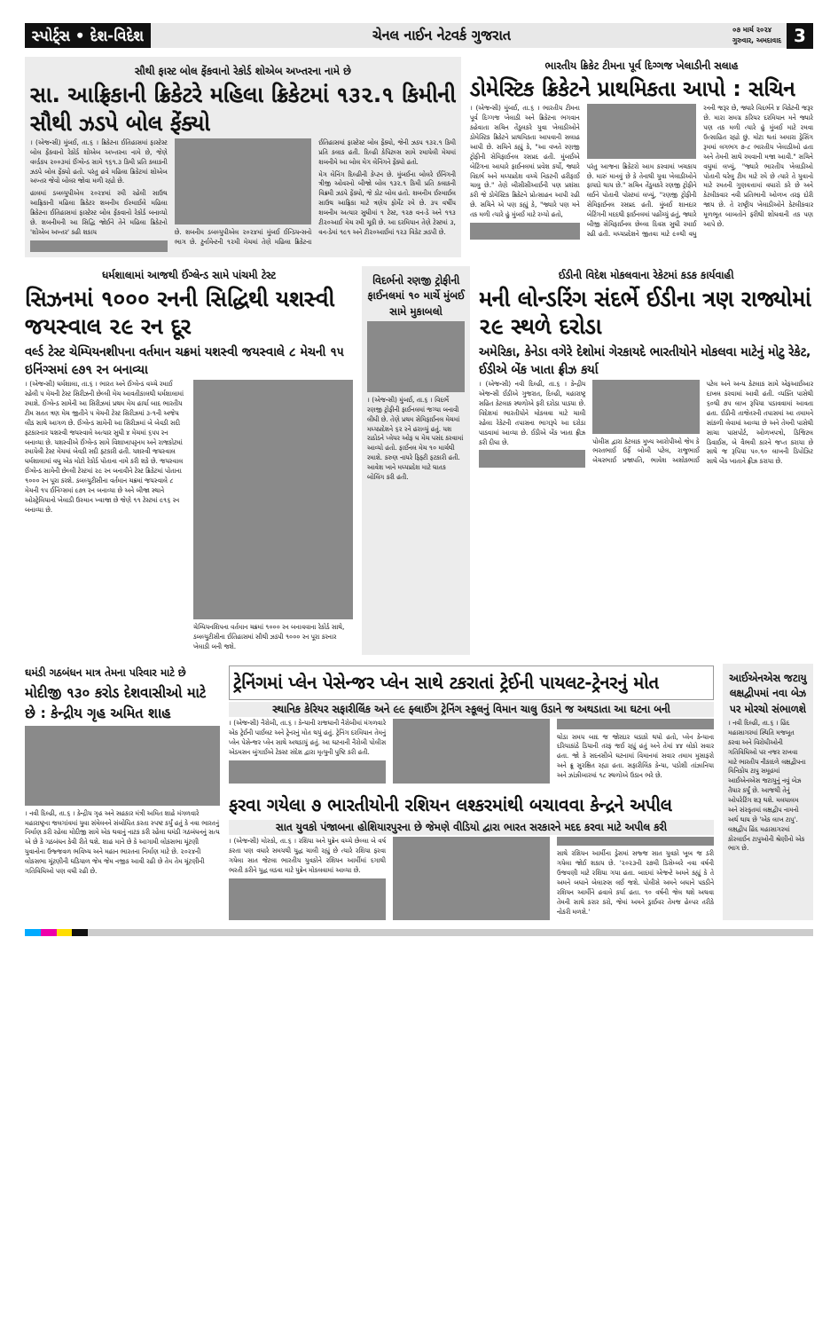સ્પોર્ટ્સ • દેશ-વિદેશ ચેનલ નાઈન નેટવર્ક ગુજરાત ૦૭ માર્ચ ૨૦૨૪
ગુરુવાર, અમદાવાદ 3
સૌથી ફાસ્ટ બોલ ફેંકવાનો રેકોર્ડ શોએબ અખ્તરના નામે છે
સા. આફ્રિકાની ક્રિકેટરે મહિલા ક્રિકેટમાં ૧૩૨.૧ કિમીની સૌથી ઝડપે બોલ ફેંક્યો
। (એજન્સી) મુંબઈ, તા.૬ । ક્રિકેટના ઈતિહાસમાં ફાસ્ટેસ્ટ બોલ ફેંકવાનો રેકોર્ડ શોએબ અખ્તરના નામે છે, જેણે વર્લ્ડકપ ૨૦૦૩માં ઈંગ્લેન્ડ સામે ૧૬૧.૩ કિમી પ્રતિ કલાકની ઝડપે બોલ ફેંક્યો હતો. પરંતુ હવે મહિલા ક્રિકેટમાં શોએબ અખ્તર જેવો બોલર જોવા મળી રહ્યો છે.
હાલમાં ડબલ્યુપીએલ ૨૦૨૪માં રમી રહેલી સાઉથ આફ્રિકાની મહિલા ક્રિકેટર શબનીમ ઈસ્માઈલે મહિલા ક્રિકેટના ઈતિહાસમાં ફાસ્ટેસ્ટ બોલ ફેંકવાનો રેકોર્ડ બનાવ્યો છે. શબનીમની આ સિદ્ધિ જોઈને તેને મહિલા ક્રિકેટનો 'શોએબ અખ્તર' કહી શકાય
છે. શબનીમ ડબલ્યુપીએલ ૨૦૨૪માં મુંબઈ ઈન્ડિયન્સનો ભાગ છે. ટુર્નામેન્ટની ૧૨મી મેચમાં તેણે મહિલા ક્રિકેટના ઈતિહાસમાં ફાસ્ટેસ્ટ બોલ ફેંક્યો, જેની ઝડપ ૧૩૨.૧ કિમી પ્રતિ કલાક હતી. દિલ્હી કેપિટલ્સ સામે રમાયેલી મેચમાં શબનીમે આ બોલ મેગ લેનિંગને ફેંક્યો હતો.
મેગ લેનિંગ દિલ્હીની કેપ્ટન છે. મુંબઈના બોલરે ઈનિંગની ત્રીજી ઓવરનો બીજો બોલ ૧૩૨.૧ કિમી પ્રતિ કલાકની વિક્રમી ઝડપે ફેંક્યો, જે ડોટ બોલ હતો. શબનીમ ઈસ્માઈલ સાઉથ આફ્રિકા માટે ત્રણેય ફોર્મેટ રમે છે. ૩૫ વર્ષીય શબનીમ અત્યાર સુધીમાં ૧ ટેસ્ટ, ૧૨૭ વન-ડે અને ૧૧૩ ટી૨૦આઈ મેચ રમી ચૂકી છે. આ દરમિયાન તેણે ટેસ્ટમાં ૩, વન-ડેમાં ૧૯૧ અને ટી૨૦આઈમાં ૧૨૩ વિકેટ ઝડપી છે.
ભારતીય ક્રિકેટ ટીમના પૂર્વ દિગ્ગજ ખેલાડીની સલાહ
ડોમેસ્ટિક ક્રિકેટને પ્રાથમિકતા આપો : સચિન
। (એજન્સી) મુંબઈ, તા.૬ । ભારતીય ટીમના પૂર્વ દિગ્ગજ ખેલાડી અને ક્રિકેટના ભગવાન કહેવાતા સચિન તેંડુલકરે યુવા ખેલાડીઓને ડોમેસ્ટિક ક્રિકેટને પ્રાથમિકતા આપવાની સલાહ આપી છે. સચિને કહ્યું કે, "આ વખતે રણજી ટ્રોફીની સેમિફાઈનલ રસપ્રદ હતી. મુંબઈએ બેટિંગના આધારે ફાઈનલમાં પ્રવેશ કર્યો, જ્યારે વિદર્ભ અને મધ્યપ્રદેશ વચ્ચે નિકટની હરીફાઈ ચાલુ છે." તેણે બીસીસીઆઈની પણ પ્રશંસા કરી જે ડોમેસ્ટિક ક્રિકેટને પ્રોત્સાહન આપી રહી છે. સચિને એ પણ કહ્યું કે, "જ્યારે પણ મને તક મળી ત્યારે હું મુંબઈ માટે રમ્યો હતો,
પરંતુ આજના ક્રિકેટરો આમ કરવામાં ખચકાય છે. મારું માનવું છે કે તેનાથી યુવા ખેલાડીઓને ફાયદો થાય છે." સચિન તેંડુલકરે રણજી ટ્રોફીને લઈને પોતાની પોસ્ટમાં લખ્યું, "રણજી ટ્રોફીની સેમિફાઈનલ રસપ્રદ હતી. મુંબઈ શાનદાર બેટિંગની મદદથી ફાઈનલમાં પહોંચ્યું હતું, જ્યારે બીજી સેમિફાઈનલ છેલ્લા દિવસ સુધી રમાઈ રહી હતી. મધ્યપ્રદેશને જીતવા માટે ૯૦થી વધુ રનની જરૂર છે, જ્યારે વિદર્ભને ૪ વિકેટની જરૂર છે. મારા સમગ્ર કરિયર દરમિયાન મને જ્યારે પણ તક મળી ત્યારે હું મુંબઈ માટે રમવા ઉત્સાહિત રહ્યો છું. મોટા થતાં અમારા ડ્રેસિંગ રૂમમાં લગભગ ૭-૮ ભારતીય ખેલાડીઓ હતા અને તેમની સાથે રમવાની મજા આવી." સચિને વધુમાં લખ્યું, "જ્યારે ભારતીય ખેલાડીઓ પોતાની ઘરેલુ ટીમ માટે રમે છે ત્યારે તે યુવાનો માટે રમતની ગુણવત્તામાં વધારો કરે છે અને કેટલીકવાર નવી પ્રતિભાની ઓળખ તરફ દોરી જાય છે. તે રાષ્ટ્રીય ખેલાડીઓને કેટલીકવાર મૂળભૂત બાબતોને ફરીથી શોધવાની તક પણ આપે છે.
ધર્મશાલામાં આજથી ઈંગ્લેન્ડ સામે પાંચમી ટેસ્ટ
સિઝનમાં ૧૦૦૦ રનની સિદ્ધિથી યશસ્વી જયસ્વાલ ૨૯ રન દૂર
વર્લ્ડ ટેસ્ટ ચેમ્પિયનશીપના વર્તમાન ચક્રમાં યશસ્વી જયસ્વાલે ૮ મેચની ૧૫ ઇનિંગ્સમાં ૯૭૧ રન બનાવ્યા
। (એજન્સી) ધર્મશાલા, તા.૬ । ભારત અને ઈંગ્લેન્ડ વચ્ચે રમાઈ રહેલી ૫ મેચની ટેસ્ટ સિરીઝની છેલ્લી મેચ આવતીકાલથી ધર્મશાલામાં રમાશે. ઈંગ્લેન્ડ સામેની આ સિરીઝમાં પ્રથમ મેચ હાર્યા બાદ ભારતીય ટીમ સતત ત્રણ મેચ જીતીને ૫ મેચની ટેસ્ટ સિરીઝમાં ૩-૧ની અજેય લીડ સાથે આગળ છે. ઈંગ્લેન્ડ સામેની આ સિરીઝમાં બે બેવડી સદી ફટકારનાર યશસ્વી જયસ્વાલે અત્યાર સુધી ૪ મેચમાં ૬૫૫ રન બનાવ્યા છે. યશસ્વીએ ઈંગ્લેન્ડ સામે વિશાખાપટ્ટનમ અને રાજકોટમાં રમાયેલી ટેસ્ટ મેચમાં બેવડી સદી ફટકારી હતી. યશસ્વી જયસ્વાલ ધર્મશાલામાં વધુ એક મોટો રેકોર્ડ પોતાના નામે કરી શકે છે. જયસ્વાલ ઈંગ્લેન્ડ સામેની છેલ્લી ટેસ્ટમાં ૨૯ રન બનાવીને ટેસ્ટ ક્રિકેટમાં પોતાના ૧૦૦૦ રન પૂરા કરશે. ડબલ્યુટીસીના વર્તમાન ચક્રમાં જયસ્વાલે ૮ મેચની ૧૫ ઈનિંગ્સમાં ૯૭૧ રન બનાવ્યા છે અને બીજા સ્થાને ઓસ્ટ્રેલિયાનો ખેલાડી ઉસ્માન ખ્વાજા છે જેણે ૧૧ ટેસ્ટમાં ૯૧૬ રન બનાવ્યા છે.
ચેમ્પિયનશિપના વર્તમાન ચક્રમાં ૧૦૦૦ રન બનાવવાના રેકોર્ડ સાથે, ડબલ્યુટીસીના ઈતિહાસમાં સૌથી ઝડપી ૧૦૦૦ રન પૂરા કરનાર ખેલાડી બની જશે.
વિદર્ભનો રણજી ટ્રોફીની ફાઈનલમાં ૧૦ માર્ચે મુંબઈ સામે મુકાબલો
। (એજન્સી) મુંબઈ, તા.૬ । વિદર્ભે રણજી ટ્રોફીની ફાઈનલમાં જગ્યા બનાવી લીધી છે. તેણે પ્રથમ સેમિફાઈનલ મેચમાં મધ્યપ્રદેશને ૬૨ રને હરાવ્યું હતું. યશ રાઠોડને પ્લેયર ઓફ ધ મેચ પસંદ કરવામાં આવ્યો હતો. ફાઈનલ મેચ ૧૦ માર્ચથી રમાશે. કરુણ નાયરે ફિફ્ટી ફટકારી હતી. આવેશ ખાને મધ્યપ્રદેશ માટે ઘાતક બોલિંગ કરી હતી.
ઈડીની વિદેશ મોકલવાના રેકેટમાં કડક કાર્યવાહી
મની લોન્ડરિંગ સંદર્ભે ઈડીના ત્રણ રાજ્યોમાં ૨૯ સ્થળે દરોડા
અમેરિકા, કેનેડા વગેરે દેશોમાં ગેરકાયદે ભારતીયોને મોકલવા માટેનું મોટુ રેકેટ, ઈડીએ બેંક ખાતા ફ્રીઝ કર્યા
। (એજન્સી) નવી દિલ્હી, તા.૬ । કેન્દ્રીય એજન્સી ઈડીએ ગુજરાત, દિલ્હી, મહારાષ્ટ્ર સહિત કેટલાક સ્થળોએ ફરી દરોડા પાડયા છે. વિદેશમાં ભારતીયોને મોકલવા માટે ચાલી રહેલા રેકેટની તપાસના ભાગરૂપે આ દરોડા પાડવામાં આવ્યા છે. ઈડીએ બેંક ખાતા ફ્રીઝ કરી દીધા છે.
પોલીસ દ્વારા કેટલાક મુખ્ય આરોપીઓ જેમ કે ભરતભાઈ ઉર્ફે બોબી પટેલ, રાજુભાઈ બેચરભાઈ પ્રજાપતિ, ભાવેશ અશોકભાઈ પટેલ અને અન્ય કેટલાક સામે એફઆઈઆર દાખલ કરવામાં આવી હતી. વ્યક્તિ પાસેથી ૬૦થી ૭૫ લાખ રૂપિયા પડાવવામાં આવતા હતા. ઈડીની તાજેતરની તપાસમાં આ તમામને સાંકળી લેવામાં આવ્યા છે અને તેમની પાસેથી સાચા પાસપોર્ટ, ઓળખપત્રો, ડિજિટલ ડિવાઈસ, બે વૈભવી કારને જપ્ત કરાયા છે સાથે જ રૂપિયા ૫૦.૧૦ લાખની ડિપોઝિટ સાથે બેંક ખાતાને ફ્રીઝ કરાયા છે.
ઘમંડી ગઠબંધન માત્ર તેમના પરિવાર માટે છે
મોદીજી ૧૩૦ કરોડ દેશવાસીઓ માટે છે : કેન્દ્રીય ગૃહ અમિત શાહ
। નવી દિલ્હી, તા.૬ । કેન્દ્રીય ગૃહ અને સહકાર મંત્રી અમિત શાહે મંગળવારે મહારાષ્ટ્રના જલગાંવમાં યુવા સંમેલનને સંબોધિત કરતા સ્પષ્ટ કર્યું હતું કે નવા ભારતનું નિર્માણ કરી રહેલા મોદીજી સામે એક થવાનું નાટક કરી રહેલા ઘમંડી ગઠબંધનનું સત્ય એ છે કે ગઠબંધન કેવી રીતે થશે. શાહ માને છે કે આગામી લોકસભા ચૂંટણી યુવાનોના ઉજ્જવળ ભવિષ્ય અને મહાન ભારતના નિર્માણ માટે છે. ૨૦૨૪ની લોકસભા ચૂંટણીની ઘડિયાળ જેમ જેમ નજીક આવી રહી છે તેમ તેમ ચૂંટણીની ગતિવિધિઓ પણ વધી રહી છે.
ટ્રેનિંગમાં પ્લેન પેસેન્જર પ્લેન સાથે ટકરાતાં ટ્રેઈની પાયલટ-ટ્રેનરનું મોત
સ્થાનિક કેરિયર સફારીલિંક અને ૯૯ ફ્લાઈંગ ટ્રેનિંગ સ્કૂલનું વિમાન ચાલુ ઉડાને જ અથડાતા આ ઘટના બની
। (એજન્સી) નૈરોબી, તા.૬ । કેન્યાની રાજધાની નૈરોબીમાં મંગળવારે એક ટ્રેઈની પાઈલટ અને ટ્રેનરનું મોત થયું હતું. ટ્રેનિંગ દરમિયાન તેમનું પ્લેન પેસેન્જર પ્લેન સાથે અથડાયું હતું. આ ઘટનાની નૈરોબી પોલીસ એડમસન બુંગાઈએ ટેક્સ્ટ સંદેશ દ્વારા મૃત્યુની પુષ્ટિ કરી હતી.
થોડા સમય બાદ જ જોરદાર ધડાકો થયો હતો, પ્લેન કેન્યાના દરિયાકાંઠે ડિયાની તરફ જઈ રહ્યું હતું અને તેમાં ૪૪ લોકો સવાર હતા. જો કે સદનસીબે ઘટનામાં વિમાનમાં સવાર તમામ મુસાફરો અને ક્રૂ સુરક્ષિત રહ્યા હતા. સફારીલિંક કેન્યા, પડોશી તાંઝાનિયા અને ઝાંઝીબારમાં ૧૮ સ્થળોએ ઉડાન ભરે છે.
ફરવા ગયેલા ૭ ભારતીયોની રશિયન લશ્કરમાંથી બચાવવા કેન્દ્રને અપીલ
સાત યુવકો પંજાબના હોશિયારપુરના છે જેમણે વીડિયો દ્વારા ભારત સરકારને મદદ કરવા માટે અપીલ કરી
। (એજન્સી) મોસ્કો, તા.૬ । રશિયા અને યુક્રેન વચ્ચે છેલ્લા બે વર્ષ કરતા પણ વધારે સમયથી યુદ્ધ ચાલી રહ્યું છે ત્યારે રશિયા ફરવા ગયેલા સાત જેટલા ભારતીય યુવકોને રશિયન આર્મીમાં દગાથી ભરતી કરીને યુદ્ધ લડવા માટે યુક્રેન મોકલવામાં આવ્યા છે.
સાથે રશિયન આર્મીના ડ્રેસમાં સજ્જ સાત યુવકો ખૂબ જ ડરી ગયેલા જોઈ શકાય છે. '૨૦૨૩ની ૨૭મી ડિસેમ્બરે નવા વર્ષની ઉજવણી માટે રશિયા ગયા હતા. બાદમાં એજન્ટે અમને કહ્યું કે તે અમને બધાને બેલારુસ લઈ જશે. પોલીસે અમને બધાને પકડીને રશિયન આર્મીને હવાલે કર્યા હતા. ૧૦ વર્ષની જેલ થશે અથવા તેમની સાથે કરાર કરો, જેમાં અમને ડ્રાઈવર તેમજ હેલ્પર તરીકે નોકરી મળશે.'
આઈએનએસ જટાયુ લક્ષદ્વીપમાં નવા બેઝ પર મોરચો સંભાળશે
। નવી દિલ્હી, તા.૬ । હિંદ મહાસાગરમાં સ્થિતિ મજબૂત કરવા અને વિરોધીઓની ગતિવિધિઓ પર નજર રાખવા માટે ભારતીય નૌકાદળે લક્ષદ્વીપના મિનિકોય ટાપુ સમૂહમાં આઈએનએસ જટાયુનું નવું બેઝ તૈયાર કર્યું છે. આજથી તેનું ઓપરેટિંગ શરૂ થશે. મલયાલમ અને સંસ્કૃતમાં લક્ષદ્વીપ નામનો અર્થ થાય છે 'એક લાખ ટાપુ'. લક્ષદ્વીપ હિંદ મહાસાગરમાં કોરલાઈન ટાપુઓની શ્રેણીનો એક ભાગ છે.